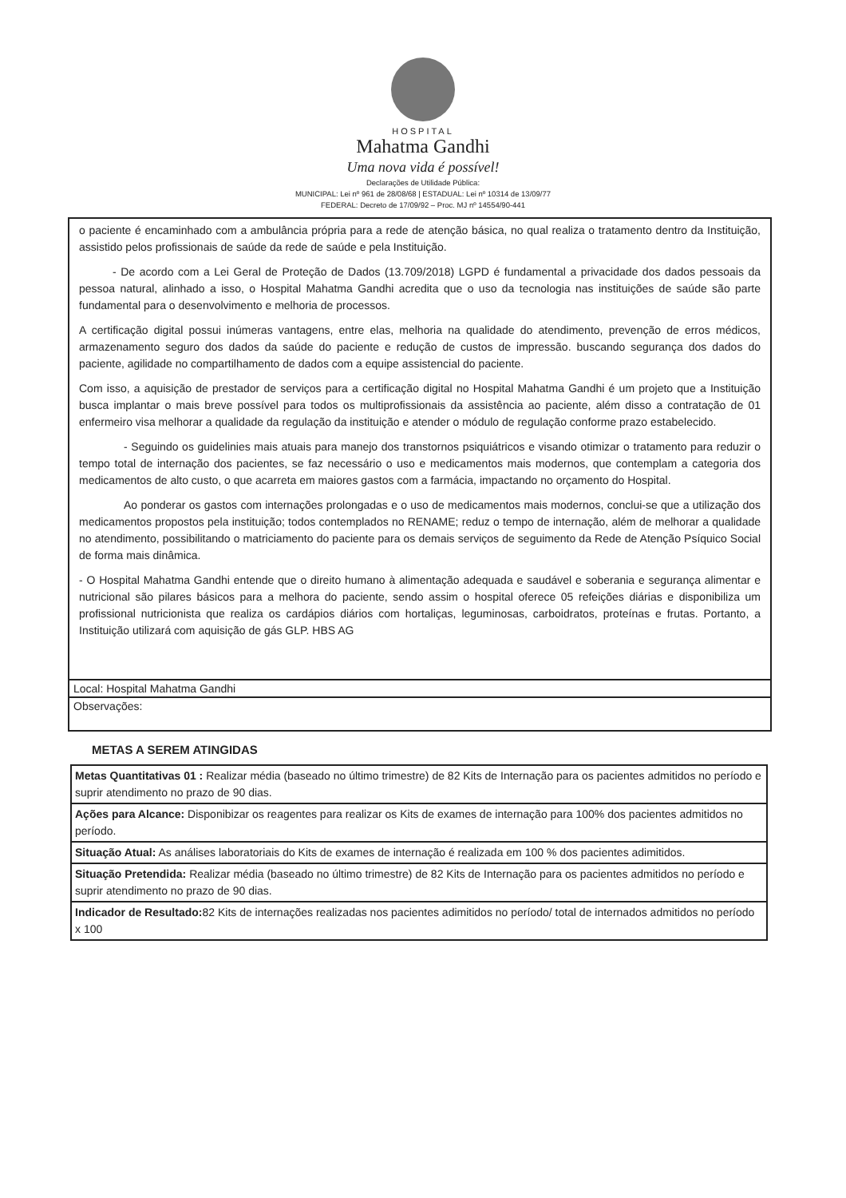HOSPITAL
Mahatma Gandhi
Uma nova vida é possível!
Declarações de Utilidade Pública:
MUNICIPAL: Lei nº 961 de 28/08/68 | ESTADUAL: Lei nº 10314 de 13/09/77
FEDERAL: Decreto de 17/09/92 – Proc. MJ nº 14554/90-441
o paciente é encaminhado com a ambulância própria para a rede de atenção básica, no qual realiza o tratamento dentro da Instituição, assistido pelos profissionais de saúde da rede de saúde e pela Instituição.
   - De acordo com a Lei Geral de Proteção de Dados (13.709/2018) LGPD é fundamental a privacidade dos dados pessoais da pessoa natural, alinhado a isso, o Hospital Mahatma Gandhi acredita que o uso da tecnologia nas instituições de saúde são parte fundamental para o desenvolvimento e melhoria de processos.
A certificação digital possui inúmeras vantagens, entre elas, melhoria na qualidade do atendimento, prevenção de erros médicos, armazenamento seguro dos dados da saúde do paciente e redução de custos de impressão. buscando segurança dos dados do paciente, agilidade no compartilhamento de dados com a equipe assistencial do paciente.
Com isso, a aquisição de prestador de serviços para a certificação digital no Hospital Mahatma Gandhi é um projeto que a Instituição busca implantar o mais breve possível para todos os multiprofissionais da assistência ao paciente, além disso a contratação de 01 enfermeiro visa melhorar a qualidade da regulação da instituição e atender o módulo de regulação conforme prazo estabelecido.
    - Seguindo os guidelinies mais atuais para manejo dos transtornos psiquiátricos e visando otimizar o tratamento para reduzir o tempo total de internação dos pacientes, se faz necessário o uso e medicamentos mais modernos, que contemplam a categoria dos medicamentos de alto custo, o que acarreta em maiores gastos com a farmácia, impactando no orçamento do Hospital.
    Ao ponderar os gastos com internações prolongadas e o uso de medicamentos mais modernos, conclui-se que a utilização dos medicamentos propostos pela instituição; todos contemplados no RENAME; reduz o tempo de internação, além de melhorar a qualidade no atendimento, possibilitando o matriciamento do paciente para os demais serviços de seguimento da Rede de Atenção Psíquico Social de forma mais dinâmica.
- O Hospital Mahatma Gandhi entende que o direito humano à alimentação adequada e saudável e soberania e segurança alimentar e nutricional são pilares básicos para a melhora do paciente, sendo assim o hospital oferece 05 refeições diárias e disponibiliza um profissional nutricionista que realiza os cardápios diários com hortaliças, leguminosas, carboidratos, proteínas e frutas. Portanto, a Instituição utilizará com aquisição de gás GLP. HBS AG
Local: Hospital Mahatma Gandhi
Observações:
METAS A SEREM ATINGIDAS
| Metas Quantitativas 01 : Realizar média (baseado no último trimestre) de 82 Kits de Internação para os pacientes admitidos no período e suprir atendimento no prazo de 90 dias. |
| Ações para Alcance: Disponibizar os reagentes para realizar os Kits de exames de internação para 100% dos pacientes admitidos no período. |
| Situação Atual: As análises laboratoriais do Kits de exames de internação é realizada em 100 % dos pacientes adimitidos. |
| Situação Pretendida: Realizar média (baseado no último trimestre) de 82 Kits de Internação para os pacientes admitidos no período e suprir atendimento no prazo de 90 dias. |
| Indicador de Resultado: 82 Kits de internações realizadas nos pacientes adimitidos no período/ total de internados admitidos no período x 100 |